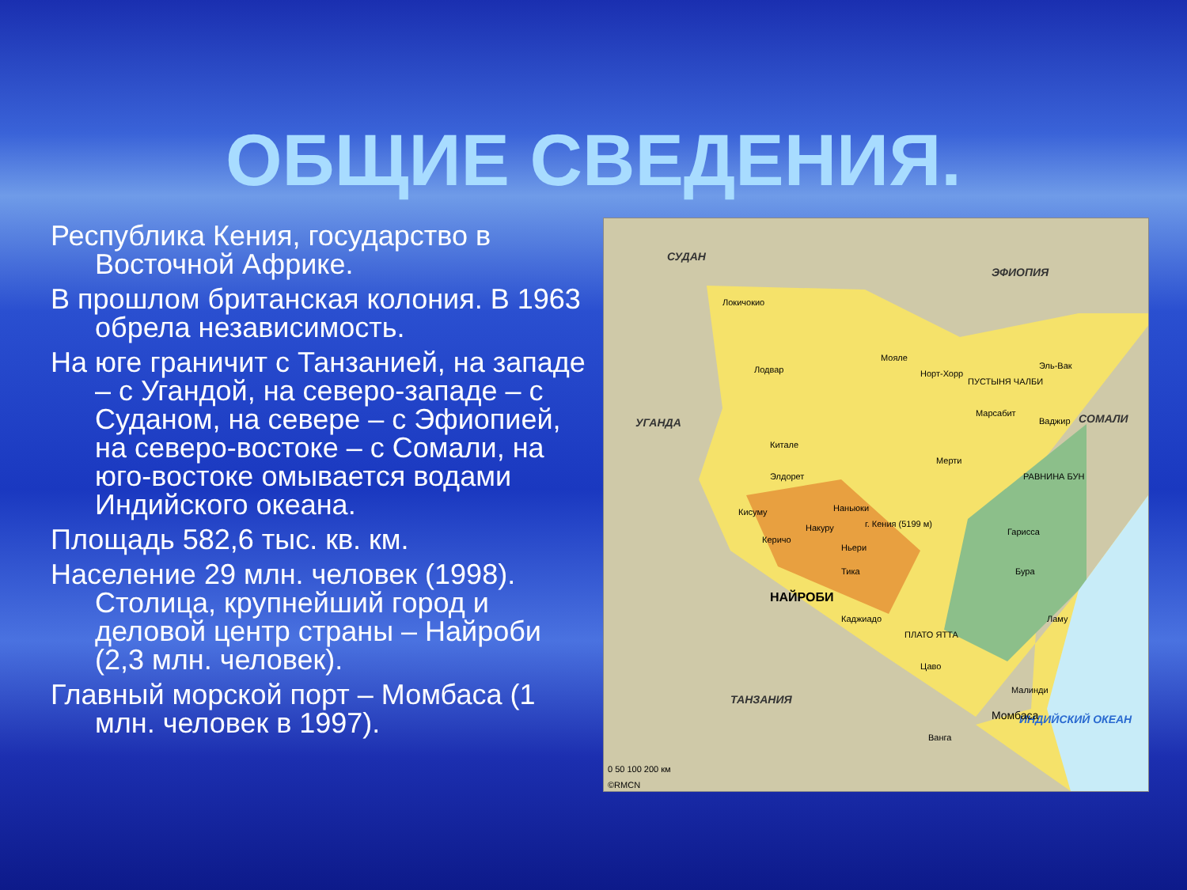ОБЩИЕ СВЕДЕНИЯ.
Республика Кения, государство в Восточной Африке.
В прошлом британская колония. В 1963 обрела независимость.
На юге граничит с Танзанией, на западе – с Угандой, на северо-западе – с Суданом, на севере – с Эфиопией, на северо-востоке – с Сомали, на юго-востоке омывается водами Индийского океана.
Площадь 582,6 тыс. кв. км.
Население 29 млн. человек (1998). Столица, крупнейший город и деловой центр страны – Найроби (2,3 млн. человек).
Главный морской порт – Момбаса (1 млн. человек в 1997).
СУДАН
ЭФИОПИЯ
УГАНДА СОМАЛИ
ТАНЗАНИЯ
ИНДИЙСКИЙ ОКЕАН
Локичокио
Мояле
Норт-Хорр Лодвар
ПУСТЫНЯ ЧАЛБИ
Эль-Вак
Марсабит
Ваджир
Китале
Мерти
РАВНИНА БУН Элдорет
Кисуму Наньюки
г. Кения (5199 м) Накуру
Керичо
Ньери
Гарисса
Тика Бура
НАЙРОБИ
Каджиадо Ламу
ПЛАТО ЯТТА
Цаво
Малинди
Момбаса
Ванга
0 50 100 200 км
©RMCN